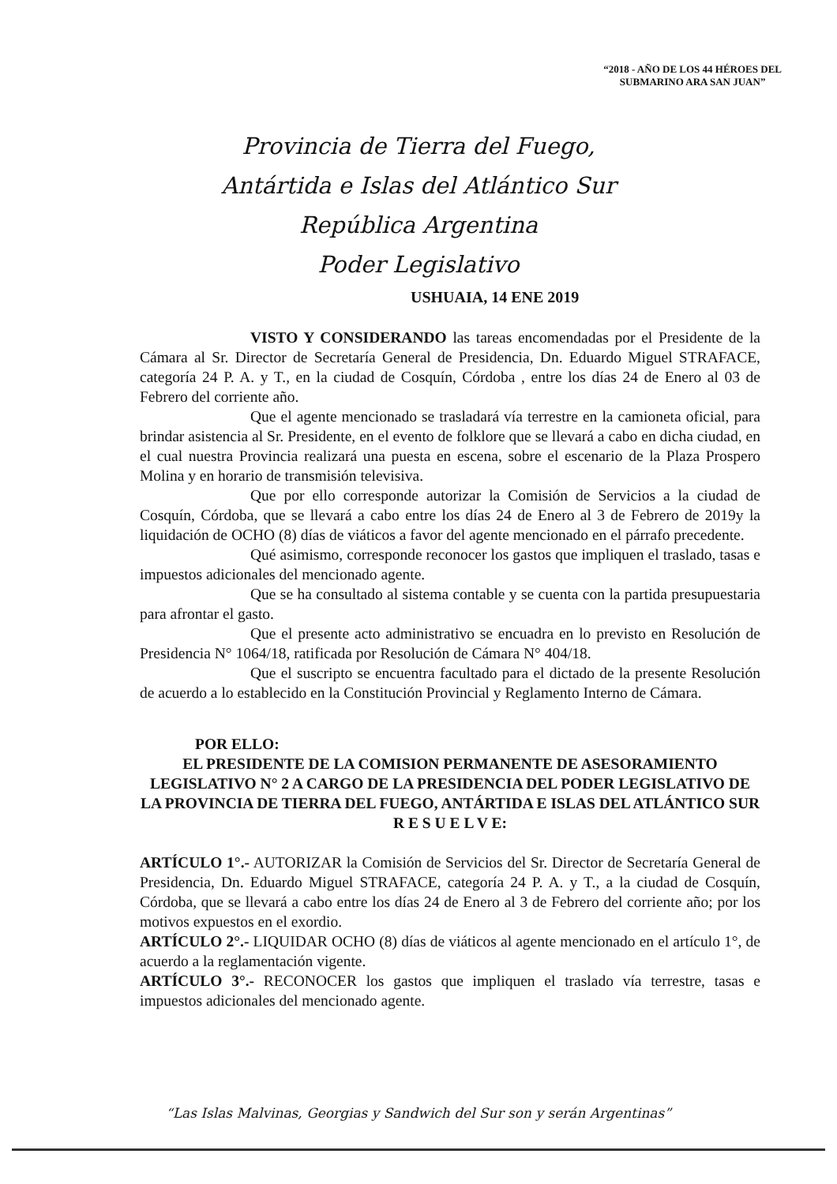“2018 - AÑO DE LOS 44 HÉROES DEL
SUBMARINO ARA SAN JUAN”
Provincia de Tierra del Fuego,
Antártida e Islas del Atlántico Sur
República Argentina
Poder Legislativo
USHUAIA, 14 ENE 2019
VISTO Y CONSIDERANDO las tareas encomendadas por el Presidente de la Cámara al Sr. Director de Secretaría General de Presidencia, Dn. Eduardo Miguel STRAFACE, categoría 24 P. A. y T., en la ciudad de Cosquín, Córdoba , entre los días 24 de Enero al 03 de Febrero del corriente año.
Que el agente mencionado se trasladará vía terrestre en la camioneta oficial, para brindar asistencia al Sr. Presidente, en el evento de folklore que se llevará a cabo en dicha ciudad, en el cual nuestra Provincia realizará una puesta en escena, sobre el escenario de la Plaza Prospero Molina y en horario de transmisión televisiva.
Que por ello corresponde autorizar la Comisión de Servicios a la ciudad de Cosquín, Córdoba, que se llevará a cabo entre los días 24 de Enero al 3 de Febrero de 2019y la liquidación de OCHO (8) días de viáticos a favor del agente mencionado en el párrafo precedente.
Qué asimismo, corresponde reconocer los gastos que impliquen el traslado, tasas e impuestos adicionales del mencionado agente.
Que se ha consultado al sistema contable y se cuenta con la partida presupuestaria para afrontar el gasto.
Que el presente acto administrativo se encuadra en lo previsto en Resolución de Presidencia N° 1064/18, ratificada por Resolución de Cámara N° 404/18.
Que el suscripto se encuentra facultado para el dictado de la presente Resolución de acuerdo a lo establecido en la Constitución Provincial y Reglamento Interno de Cámara.
POR ELLO:
EL PRESIDENTE DE LA COMISION PERMANENTE DE ASESORAMIENTO LEGISLATIVO N° 2 A CARGO DE LA PRESIDENCIA DEL PODER LEGISLATIVO DE LA PROVINCIA DE TIERRA DEL FUEGO, ANTÁRTIDA E ISLAS DEL ATLÁNTICO SUR
R E S U E L V E:
ARTÍCULO 1°.- AUTORIZAR la Comisión de Servicios del Sr. Director de Secretaría General de Presidencia, Dn. Eduardo Miguel STRAFACE, categoría 24 P. A. y T., a la ciudad de Cosquín, Córdoba, que se llevará a cabo entre los días 24 de Enero al 3 de Febrero del corriente año; por los motivos expuestos en el exordio.
ARTÍCULO 2°.- LIQUIDAR OCHO (8) días de viáticos al agente mencionado en el artículo 1°, de acuerdo a la reglamentación vigente.
ARTÍCULO 3°.- RECONOCER los gastos que impliquen el traslado vía terrestre, tasas e impuestos adicionales del mencionado agente.
“Las Islas Malvinas, Georgias y Sandwich del Sur son y serán Argentinas”